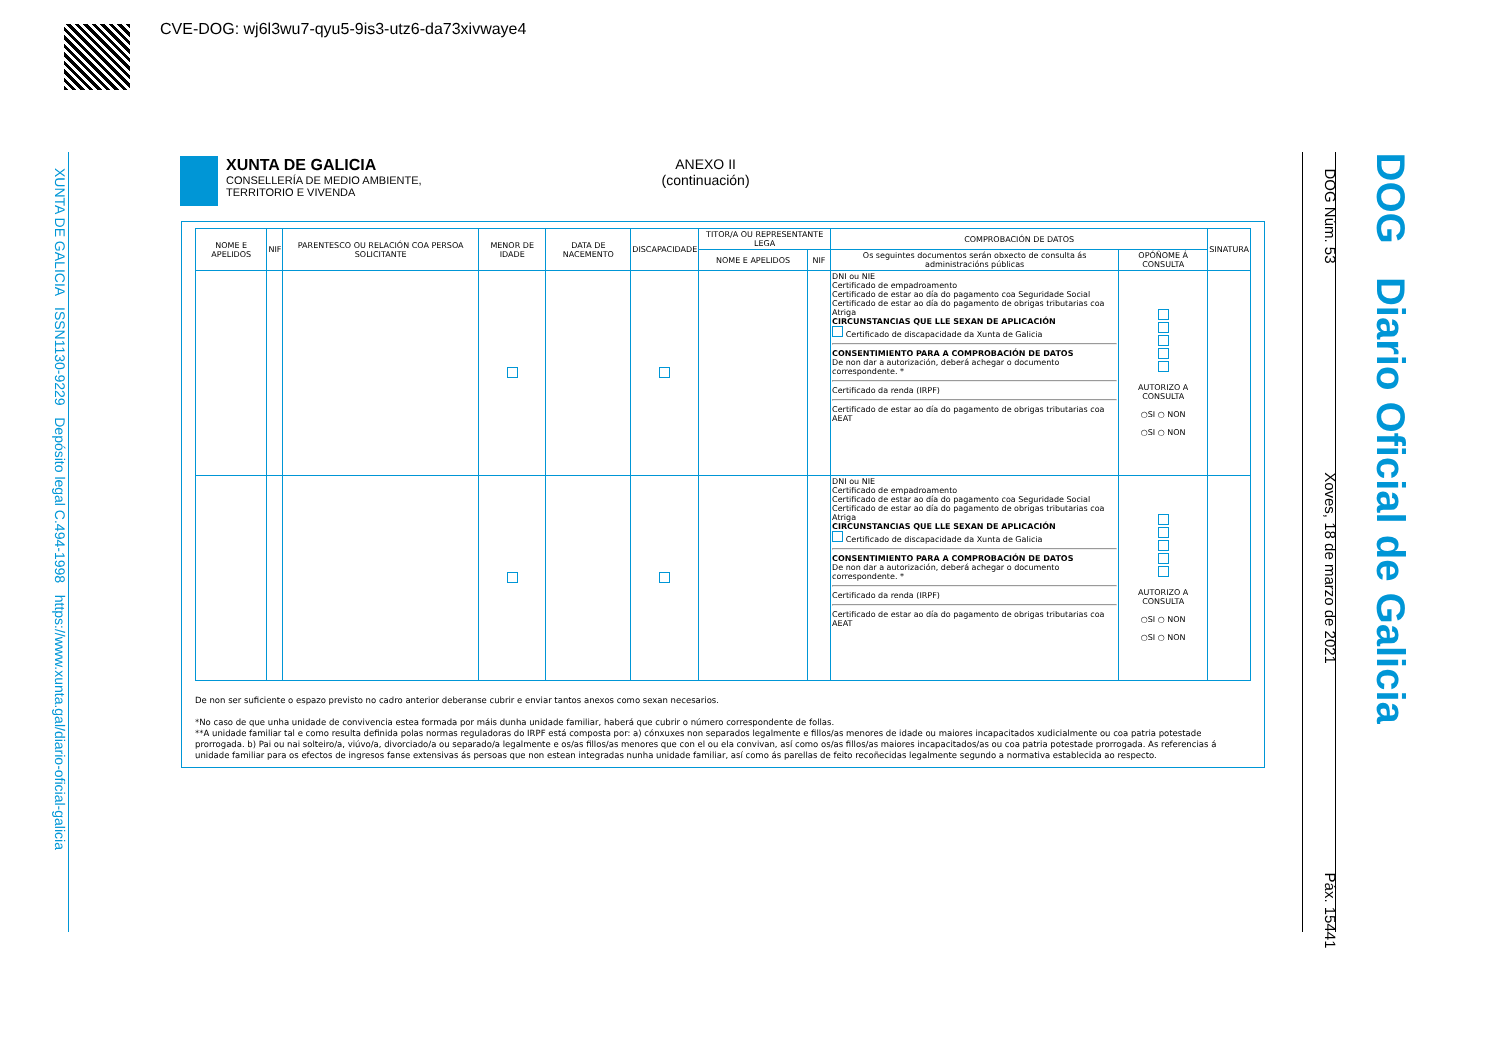CVE-DOG: wj6l3wu7-qyu5-9is3-utz6-da73xivwaye4
XUNTA DE GALICIA ISSN1130-9229 Depósito legal C.494-1998 https://www.xunta.gal/diario-oficial-galicia DOG Núm. 53 Xoves, 18 de marzo de 2021 Páx. 15441 DOG Diario Oficial de Galicia
XUNTA DE GALICIA
CONSELLERÍA DE MEDIO AMBIENTE,
TERRITORIO E VIVENDA
ANEXO II
(continuación)
| NOME E APELIDOS | NIF | PARENTESCO OU RELACIÓN COA PERSOA SOLICITANTE | MENOR DE IDADE | DATA DE NACEMENTO | DISCAPACIDADE | TITOR/A OU REPRESENTANTE LEGA | | COMPROBACIÓN DE DATOS | | SINATURA |
| --- | --- | --- | --- | --- | --- | --- | --- | --- | --- | --- |
| | | | | | | NOME E APELIDOS | NIF | Os seguintes documentos serán obxecto de consulta ás administracións públicas | OPÓÑOME Á CONSULTA | |
| | | | | | | | | DNI ou NIE Certificado de empadroamento Certificado de estar ao día do pagamento coa Seguridade Social Certificado de estar ao día do pagamento de obrigas tributarias coa Atriga CIRCUNSTANCIAS QUE LLE SEXAN DE APLICACIÓN Certificado de discapacidade da Xunta de Galicia CONSENTIMIENTO PARA A COMPROBACIÓN DE DATOS De non dar a autorización, deberá achegar o documento correspondente. * Certificado da renda (IRPF) Certificado de estar ao día do pagamento de obrigas tributarias coa AEAT | AUTORIZO A CONSULTA ○SI ○ NON ○SI ○ NON | |
| | | | | | | | | DNI ou NIE Certificado de empadroamento Certificado de estar ao día do pagamento coa Seguridade Social Certificado de estar ao día do pagamento de obrigas tributarias coa Atriga CIRCUNSTANCIAS QUE LLE SEXAN DE APLICACIÓN Certificado de discapacidade da Xunta de Galicia CONSENTIMIENTO PARA A COMPROBACIÓN DE DATOS De non dar a autorización, deberá achegar o documento correspondente. * Certificado da renda (IRPF) Certificado de estar ao día do pagamento de obrigas tributarias coa AEAT | AUTORIZO A CONSULTA ○SI ○ NON ○SI ○ NON | |
De non ser suficiente o espazo previsto no cadro anterior deberanse cubrir e enviar tantos anexos como sexan necesarios.
*No caso de que unha unidade de convivencia estea formada por máis dunha unidade familiar, haberá que cubrir o número correspondente de follas.
**A unidade familiar tal e como resulta definida polas normas reguladoras do IRPF está composta por: a) cónxuxes non separados legalmente e fillos/as menores de idade ou maiores incapacitados xudicialmente ou coa patria potestade prorrogada. b) Pai ou nai solteiro/a, viúvo/a, divorciado/a ou separado/a legalmente e os/as fillos/as menores que con el ou ela convivan, así como os/as fillos/as maiores incapacitados/as ou coa patria potestade prorrogada. As referencias á unidade familiar para os efectos de ingresos fanse extensivas ás persoas que non estean integradas nunha unidade familiar, así como ás parellas de feito recoñecidas legalmente segundo a normativa establecida ao respecto.